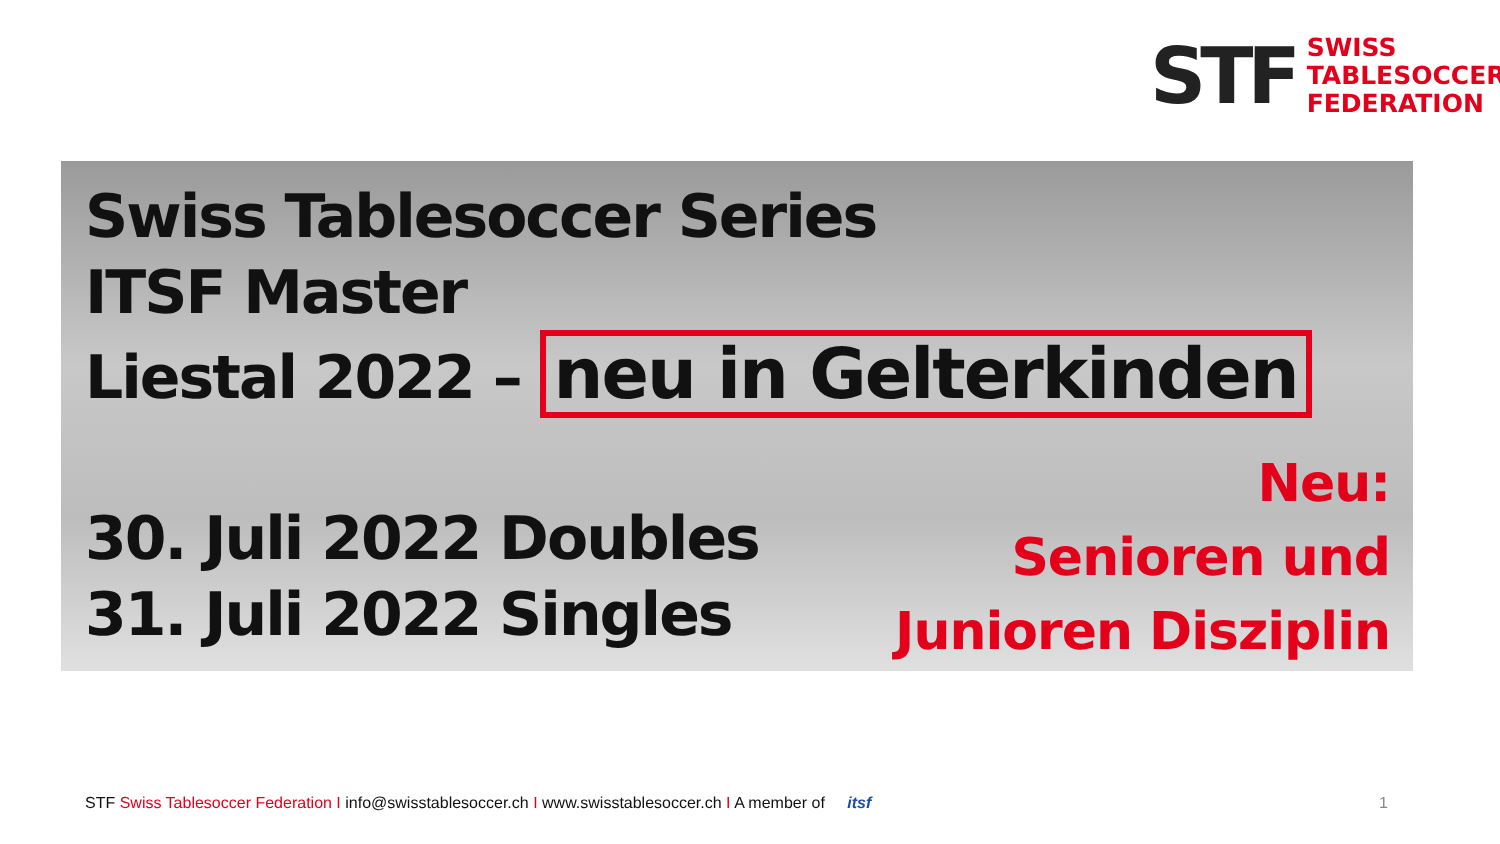STF
SWISS
TABLESOCCER
FEDERATION
Swiss Tablesoccer Series
ITSF Master
Liestal 2022 – neu in Gelterkinden
30. Juli 2022 Doubles
31. Juli 2022 Singles
Neu:
Senioren und
Junioren Disziplin
STF Swiss Tablesoccer Federation I info@swisstablesoccer.ch I www.swisstablesoccer.ch I A member of itsf
1